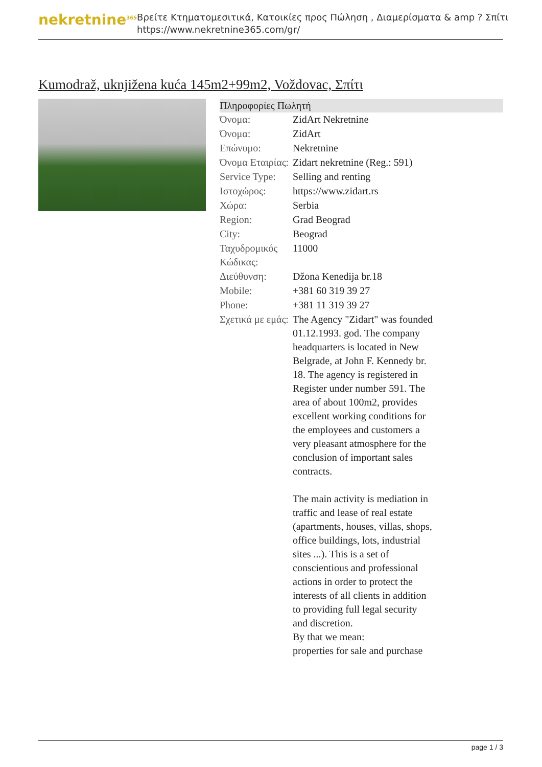nekretnine<sup>365</sup>
Βρείτε Κτηματομεσιτικά, Κατοικίες προς Πώληση , Διαμερίσματα & amp ? Σπίτι
https://www.nekretnine365.com/gr/
Kumodraž, uknjižena kuća 145m2+99m2, Voždovac, Σπίτι
| Πληροφορίες Πωλητή | |
| --- | --- |
| Όνομα: | ZidArt Nekretnine |
| Όνομα: | ZidArt |
| Επώνυμο: | Nekretnine |
| Όνομα Εταιρίας: | Zidart nekretnine (Reg.: 591) |
| Service Type: | Selling and renting |
| Ιστοχώρος: | https://www.zidart.rs |
| Χώρα: | Serbia |
| Region: | Grad Beograd |
| City: | Beograd |
| Ταχυδρομικός Κώδικας: | 11000 |
| Διεύθυνση: | Džona Kenedija br.18 |
| Mobile: | +381 60 319 39 27 |
| Phone: | +381 11 319 39 27 |
| Σχετικά με εμάς: | The Agency "Zidart" was founded 01.12.1993. god. The company headquarters is located in New Belgrade, at John F. Kennedy br. 18. The agency is registered in Register under number 591. The area of about 100m2, provides excellent working conditions for the employees and customers a very pleasant atmosphere for the conclusion of important sales contracts. The main activity is mediation in traffic and lease of real estate (apartments, houses, villas, shops, office buildings, lots, industrial sites ...). This is a set of conscientious and professional actions in order to protect the interests of all clients in addition to providing full legal security and discretion. By that we mean: properties for sale and purchase |
page 1 / 3